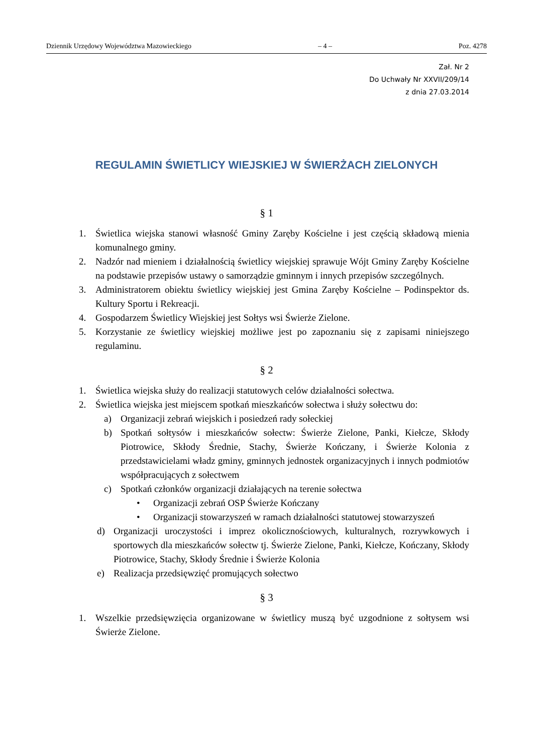Dziennik Urzędowy Województwa Mazowieckiego – 4 – Poz. 4278
Zał. Nr 2
Do Uchwały Nr XXVII/209/14
z dnia 27.03.2014
REGULAMIN ŚWIETLICY WIEJSKIEJ W ŚWIERŻACH ZIELONYCH
§ 1
1. Świetlica wiejska stanowi własność Gminy Zaręby Kościelne i jest częścią składową mienia komunalnego gminy.
2. Nadzór nad mieniem i działalnością świetlicy wiejskiej sprawuje Wójt Gminy Zaręby Kościelne na podstawie przepisów ustawy o samorządzie gminnym i innych przepisów szczególnych.
3. Administratorem obiektu świetlicy wiejskiej jest Gmina Zaręby Kościelne – Podinspektor ds. Kultury Sportu i Rekreacji.
4. Gospodarzem Świetlicy Wiejskiej jest Sołtys wsi Świerże Zielone.
5. Korzystanie ze świetlicy wiejskiej możliwe jest po zapoznaniu się z zapisami niniejszego regulaminu.
§ 2
1. Świetlica wiejska służy do realizacji statutowych celów działalności sołectwa.
2. Świetlica wiejska jest miejscem spotkań mieszkańców sołectwa i służy sołectwu do:
a) Organizacji zebrań wiejskich i posiedzeń rady sołeckiej
b) Spotkań sołtysów i mieszkańców sołectw: Świerże Zielone, Panki, Kiełcze, Skłody Piotrowice, Skłody Średnie, Stachy, Świerże Kończany, i Świerże Kolonia z przedstawicielami władz gminy, gminnych jednostek organizacyjnych i innych podmiotów współpracujących z sołectwem
c) Spotkań członków organizacji działających na terenie sołectwa
• Organizacji zebrań OSP Świerże Kończany
• Organizacji stowarzyszeń w ramach działalności statutowej stowarzyszeń
d) Organizacji uroczystości i imprez okolicznościowych, kulturalnych, rozrywkowych i sportowych dla mieszkańców sołectw tj. Świerże Zielone, Panki, Kiełcze, Kończany, Skłody Piotrowice, Stachy, Skłody Średnie i Świerże Kolonia
e) Realizacja przedsięwzięć promujących sołectwo
§ 3
1. Wszelkie przedsięwzięcia organizowane w świetlicy muszą być uzgodnione z sołtysem wsi Świerże Zielone.